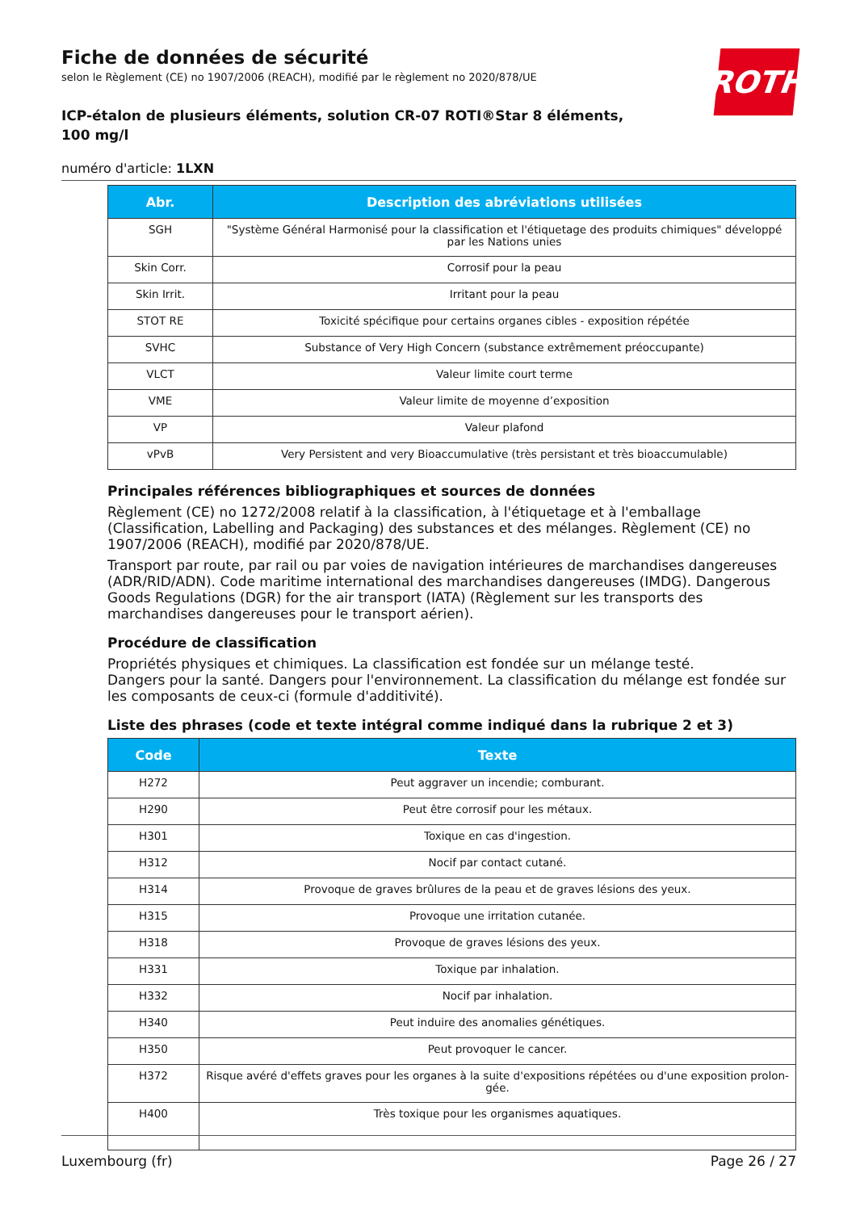Fiche de données de sécurité
selon le Règlement (CE) no 1907/2006 (REACH), modifié par le règlement no 2020/878/UE
ICP-étalon de plusieurs éléments, solution CR-07 ROTI®Star 8 éléments, 100 mg/l
numéro d'article: 1LXN
ROTH
| Abr. | Description des abréviations utilisées |
| --- | --- |
| SGH | "Système Général Harmonisé pour la classification et l'étiquetage des produits chimiques" développé par les Nations unies |
| Skin Corr. | Corrosif pour la peau |
| Skin Irrit. | Irritant pour la peau |
| STOT RE | Toxicité spécifique pour certains organes cibles - exposition répétée |
| SVHC | Substance of Very High Concern (substance extrêmement préoccupante) |
| VLCT | Valeur limite court terme |
| VME | Valeur limite de moyenne d’exposition |
| VP | Valeur plafond |
| vPvB | Very Persistent and very Bioaccumulative (très persistant et très bioaccumulable) |
Principales références bibliographiques et sources de données
Règlement (CE) no 1272/2008 relatif à la classification, à l'étiquetage et à l'emballage (Classification, Labelling and Packaging) des substances et des mélanges. Règlement (CE) no 1907/2006 (REACH), modifié par 2020/878/UE.
Transport par route, par rail ou par voies de navigation intérieures de marchandises dangereuses (ADR/RID/ADN). Code maritime international des marchandises dangereuses (IMDG). Dangerous Goods Regulations (DGR) for the air transport (IATA) (Règlement sur les transports des marchandises dangereuses pour le transport aérien).
Procédure de classification
Propriétés physiques et chimiques. La classification est fondée sur un mélange testé.
Dangers pour la santé. Dangers pour l'environnement. La classification du mélange est fondée sur les composants de ceux-ci (formule d'additivité).
Liste des phrases (code et texte intégral comme indiqué dans la rubrique 2 et 3)
| Code | Texte |
| --- | --- |
| H272 | Peut aggraver un incendie; comburant. |
| H290 | Peut être corrosif pour les métaux. |
| H301 | Toxique en cas d'ingestion. |
| H312 | Nocif par contact cutané. |
| H314 | Provoque de graves brûlures de la peau et de graves lésions des yeux. |
| H315 | Provoque une irritation cutanée. |
| H318 | Provoque de graves lésions des yeux. |
| H331 | Toxique par inhalation. |
| H332 | Nocif par inhalation. |
| H340 | Peut induire des anomalies génétiques. |
| H350 | Peut provoquer le cancer. |
| H372 | Risque avéré d'effets graves pour les organes à la suite d'expositions répétées ou d'une exposition prolon-gée. |
| H400 | Très toxique pour les organismes aquatiques. |
Luxembourg (fr) Page 26 / 27